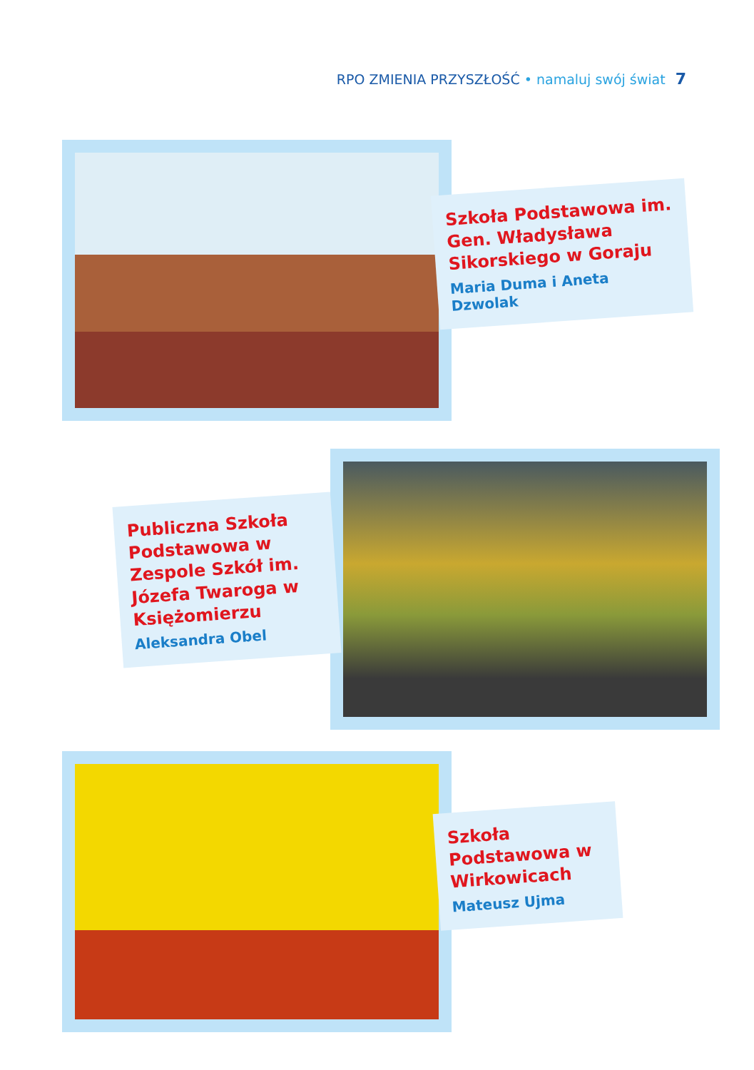RPO ZMIENIA PRZYSZŁOŚĆ • namaluj swój świat 7
Szkoła Podstawowa im. Gen. Władysława Sikorskiego w Goraju
Maria Duma i Aneta Dzwolak
Publiczna Szkoła Podstawowa w Zespole Szkół im. Józefa Twaroga w Księżomierzu
Aleksandra Obel
Szkoła Podstawowa w Wirkowicach
Mateusz Ujma